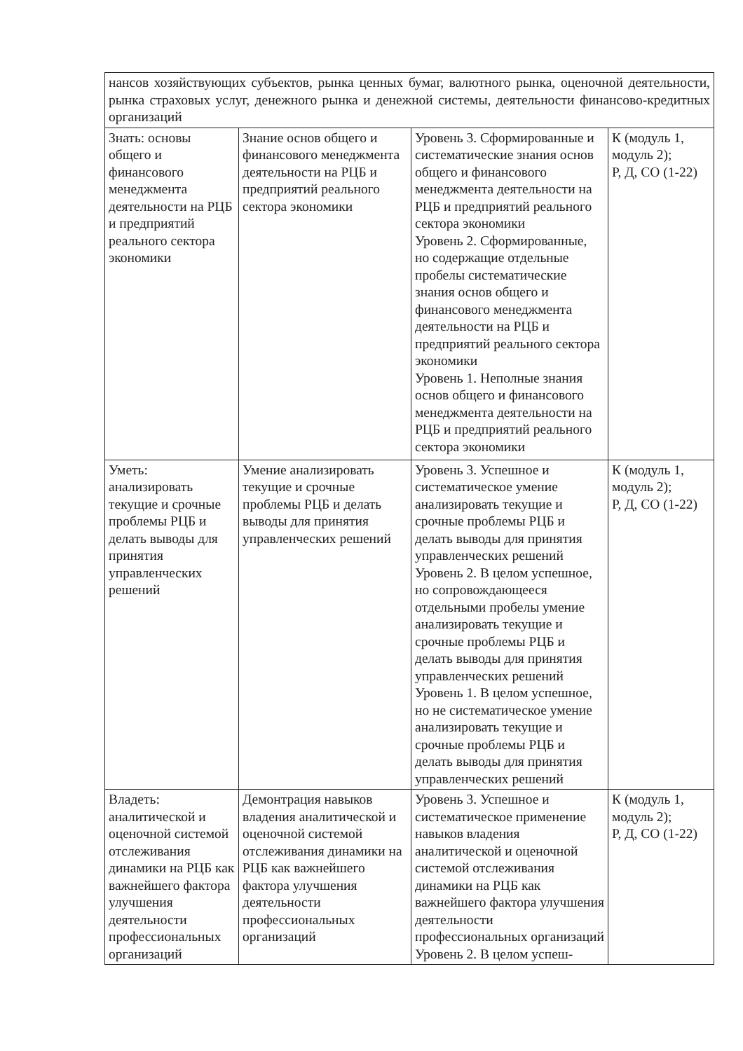| нансов хозяйствующих субъектов, рынка ценных бумаг, валютного рынка, оценочной деятельности, рынка страховых услуг, денежного рынка и денежной системы, деятельности финансово-кредитных организаций | | | |
| Знать: основы общего и финансового менеджмента деятельности на РЦБ и предприятий реального сектора экономики | Знание основ общего и финансового менеджмента деятельности на РЦБ и предприятий реального сектора экономики | Уровень 3. Сформированные и систематические знания основ общего и финансового менеджмента деятельности на РЦБ и предприятий реального сектора экономики Уровень 2. Сформированные, но содержащие отдельные пробелы систематические знания основ общего и финансового менеджмента деятельности на РЦБ и предприятий реального сектора экономики Уровень 1. Неполные знания основ общего и финансового менеджмента деятельности на РЦБ и предприятий реального сектора экономики | К (модуль 1, модуль 2); Р, Д, СО (1-22) |
| Уметь: анализировать текущие и срочные проблемы РЦБ и делать выводы для принятия управленческих решений | Умение анализировать текущие и срочные проблемы РЦБ и делать выводы для принятия управленческих решений | Уровень 3. Успешное и систематическое умение анализировать текущие и срочные проблемы РЦБ и делать выводы для принятия управленческих решений Уровень 2. В целом успешное, но сопровождающееся отдельными пробелы умение анализировать текущие и срочные проблемы РЦБ и делать выводы для принятия управленческих решений Уровень 1. В целом успешное, но не систематическое умение анализировать текущие и срочные проблемы РЦБ и делать выводы для принятия управленческих решений | К (модуль 1, модуль 2); Р, Д, СО (1-22) |
| Владеть: аналитической и оценочной системой отслеживания динамики на РЦБ как важнейшего фактора улучшения деятельности профессиональных организаций | Демонтрация навыков владения аналитической и оценочной системой отслеживания динамики на РЦБ как важнейшего фактора улучшения деятельности профессиональных организаций | Уровень 3. Успешное и систематическое применение навыков владения аналитической и оценочной системой отслеживания динамики на РЦБ как важнейшего фактора улучшения деятельности профессиональных организаций Уровень 2. В целом успеш- | К (модуль 1, модуль 2); Р, Д, СО (1-22) |